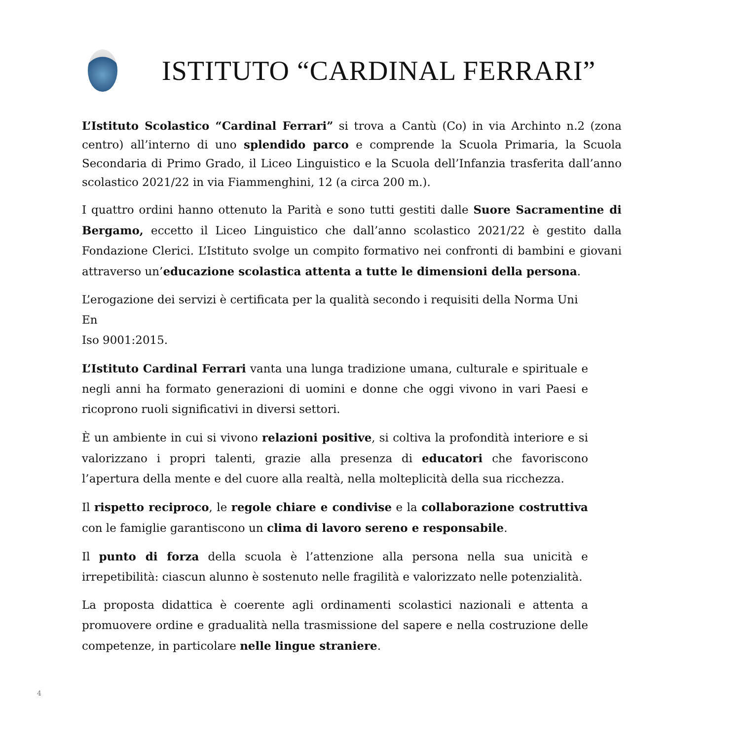ISTITUTO “CARDINAL FERRARI”
L’Istituto Scolastico “Cardinal Ferrari” si trova a Cantù (Co) in via Archinto n.2 (zona centro) all’interno di uno splendido parco e comprende la Scuola Primaria, la Scuola Secondaria di Primo Grado, il Liceo Linguistico e la Scuola dell’Infanzia trasferita dall’anno scolastico 2021/22 in via Fiammenghini, 12 (a circa 200 m.).
I quattro ordini hanno ottenuto la Parità e sono tutti gestiti dalle Suore Sacramentine di Bergamo, eccetto il Liceo Linguistico che dall’anno scolastico 2021/22 è gestito dalla Fondazione Clerici. L’Istituto svolge un compito formativo nei confronti di bambini e giovani attraverso un’educazione scolastica attenta a tutte le dimensioni della persona.
L’erogazione dei servizi è certificata per la qualità secondo i requisiti della Norma Uni En
Iso 9001:2015.
L’Istituto Cardinal Ferrari vanta una lunga tradizione umana, culturale e spirituale e negli anni ha formato generazioni di uomini e donne che oggi vivono in vari Paesi e ricoprono ruoli significativi in diversi settori.
È un ambiente in cui si vivono relazioni positive, si coltiva la profondità interiore e si valorizzano i propri talenti, grazie alla presenza di educatori che favoriscono l’apertura della mente e del cuore alla realtà, nella molteplicità della sua ricchezza.
Il rispetto reciproco, le regole chiare e condivise e la collaborazione costruttiva con le famiglie garantiscono un clima di lavoro sereno e responsabile.
Il punto di forza della scuola è l’attenzione alla persona nella sua unicità e irrepetibilità: ciascun alunno è sostenuto nelle fragilità e valorizzato nelle potenzialità.
La proposta didattica è coerente agli ordinamenti scolastici nazionali e attenta a promuovere ordine e gradualità nella trasmissione del sapere e nella costruzione delle competenze, in particolare nelle lingue straniere.
4